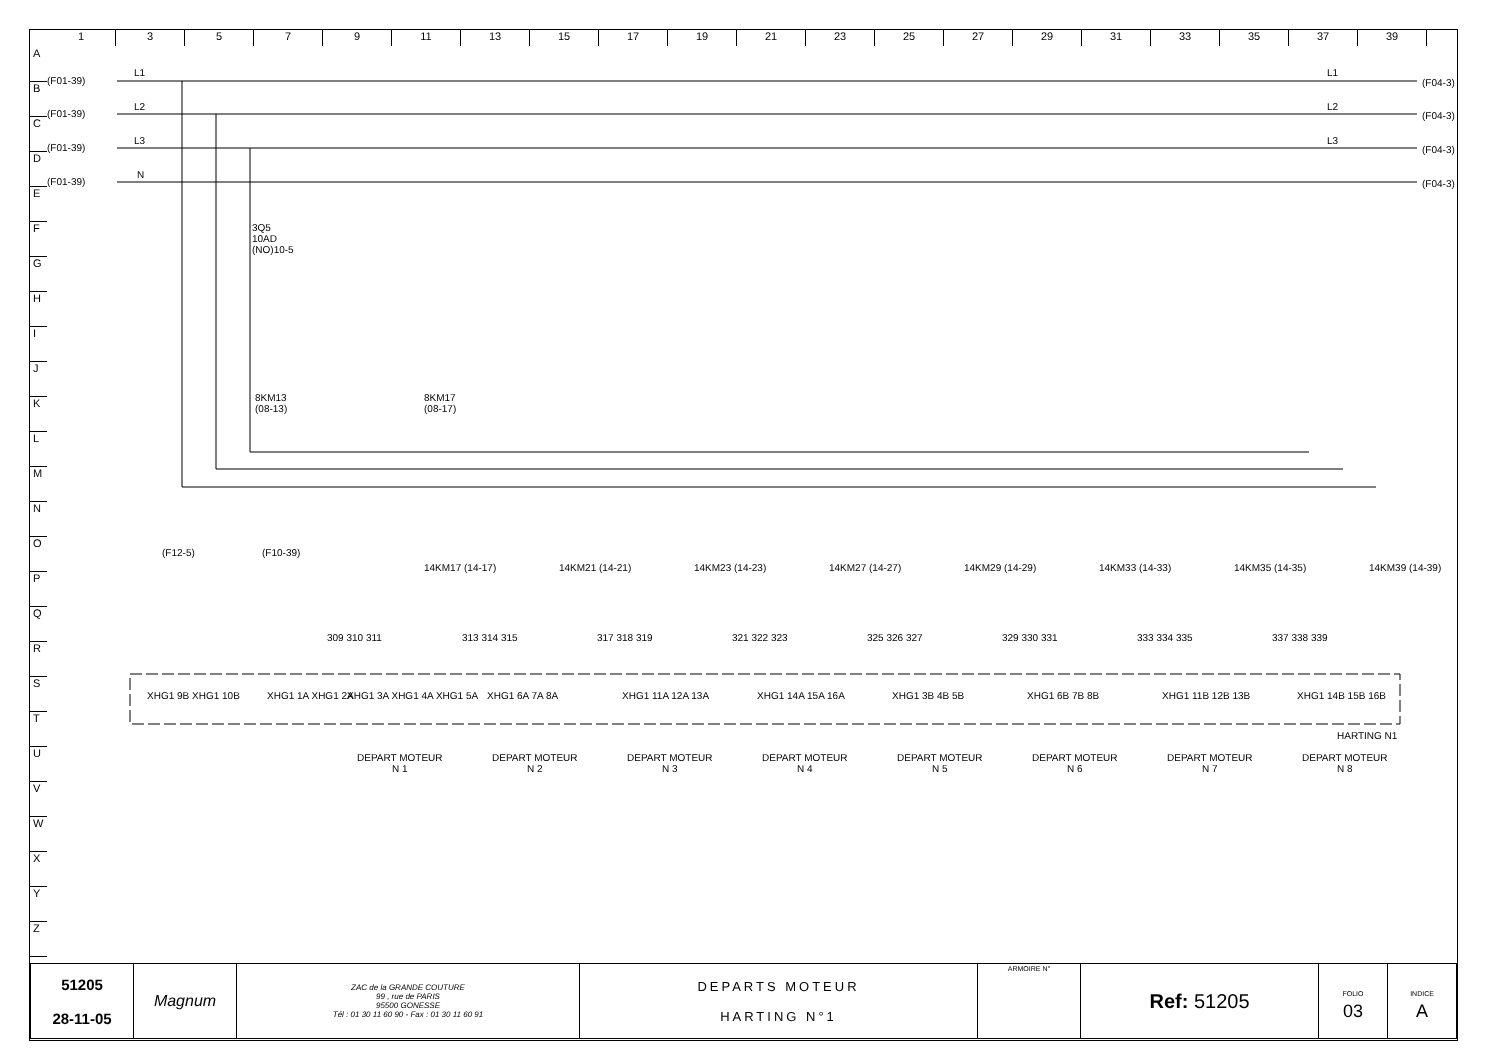1 3 5 7 9 11 13 15 17 19 21 23 25 27 29 31 33 35 37 39
A
B
C
D
E
F
G
H
I
J
K
L
M
N
O
P
Q
R
S
T
U
V
W
X
Y
Z
(F01-39)
(F01-39)
(F01-39)
(F01-39)
L1
L2
L3
N
L1
L2
L3
(F04-3)
(F04-3)
(F04-3)
(F04-3)
3Q5
10AD
(NO)10-5
8KM13
(08-13)
8KM17
(08-17)
(F12-5) (F10-39)
14KM17 (14-17) 14KM21 (14-21) 14KM23 (14-23) 14KM27 (14-27) 14KM29 (14-29) 14KM33 (14-33) 14KM35 (14-35) 14KM39 (14-39)
309 310 311 313 314 315 317 318 319 321 322 323 325 326 327 329 330 331 333 334 335 337 338 339
XHG1 9B XHG1 10B XHG1 1A XHG1 2A XHG1 3A XHG1 4A XHG1 5A XHG1 6A 7A 8A XHG1 11A 12A 13A XHG1 14A 15A 16A XHG1 3B 4B 5B XHG1 6B 7B 8B XHG1 11B 12B 13B XHG1 14B 15B 16B
HARTING N1
DEPART MOTEUR
N 1
DEPART MOTEUR
N 2
DEPART MOTEUR
N 3
DEPART MOTEUR
N 4
DEPART MOTEUR
N 5
DEPART MOTEUR
N 6
DEPART MOTEUR
N 7
DEPART MOTEUR
N 8
| 51205 28-11-05 | Magnum | ZAC de la GRANDE COUTURE 99 , rue de PARIS 95500 GONESSE Tél : 01 30 11 60 90 - Fax : 01 30 11 60 91 | DEPARTS MOTEUR HARTING N°1 | ARMOIRE N° | Ref: 51205 | FOLIO 03 | INDICE A |